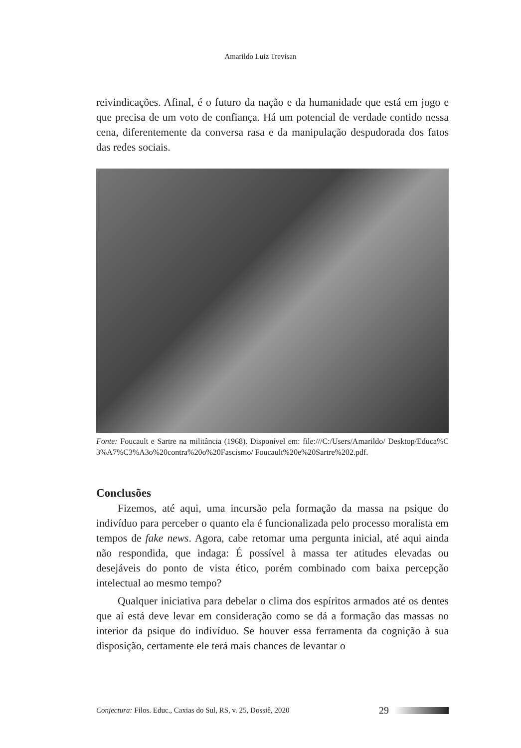Amarildo Luiz Trevisan
reivindicações. Afinal, é o futuro da nação e da humanidade que está em jogo e que precisa de um voto de confiança. Há um potencial de verdade contido nessa cena, diferentemente da conversa rasa e da manipulação despudorada dos fatos das redes sociais.
Fonte: Foucault e Sartre na militância (1968). Disponível em: file:///C:/Users/Amarildo/ Desktop/Educa%C3%A7%C3%A3o%20contra%20o%20Fascismo/ Foucault%20e%20Sartre%202.pdf.
Conclusões
Fizemos, até aqui, uma incursão pela formação da massa na psique do indivíduo para perceber o quanto ela é funcionalizada pelo processo moralista em tempos de fake news. Agora, cabe retomar uma pergunta inicial, até aqui ainda não respondida, que indaga: É possível à massa ter atitudes elevadas ou desejáveis do ponto de vista ético, porém combinado com baixa percepção intelectual ao mesmo tempo?
Qualquer iniciativa para debelar o clima dos espíritos armados até os dentes que aí está deve levar em consideração como se dá a formação das massas no interior da psique do indivíduo. Se houver essa ferramenta da cognição à sua disposição, certamente ele terá mais chances de levantar o
Conjectura: Filos. Educ., Caxias do Sul, RS, v. 25, Dossiê, 2020 29